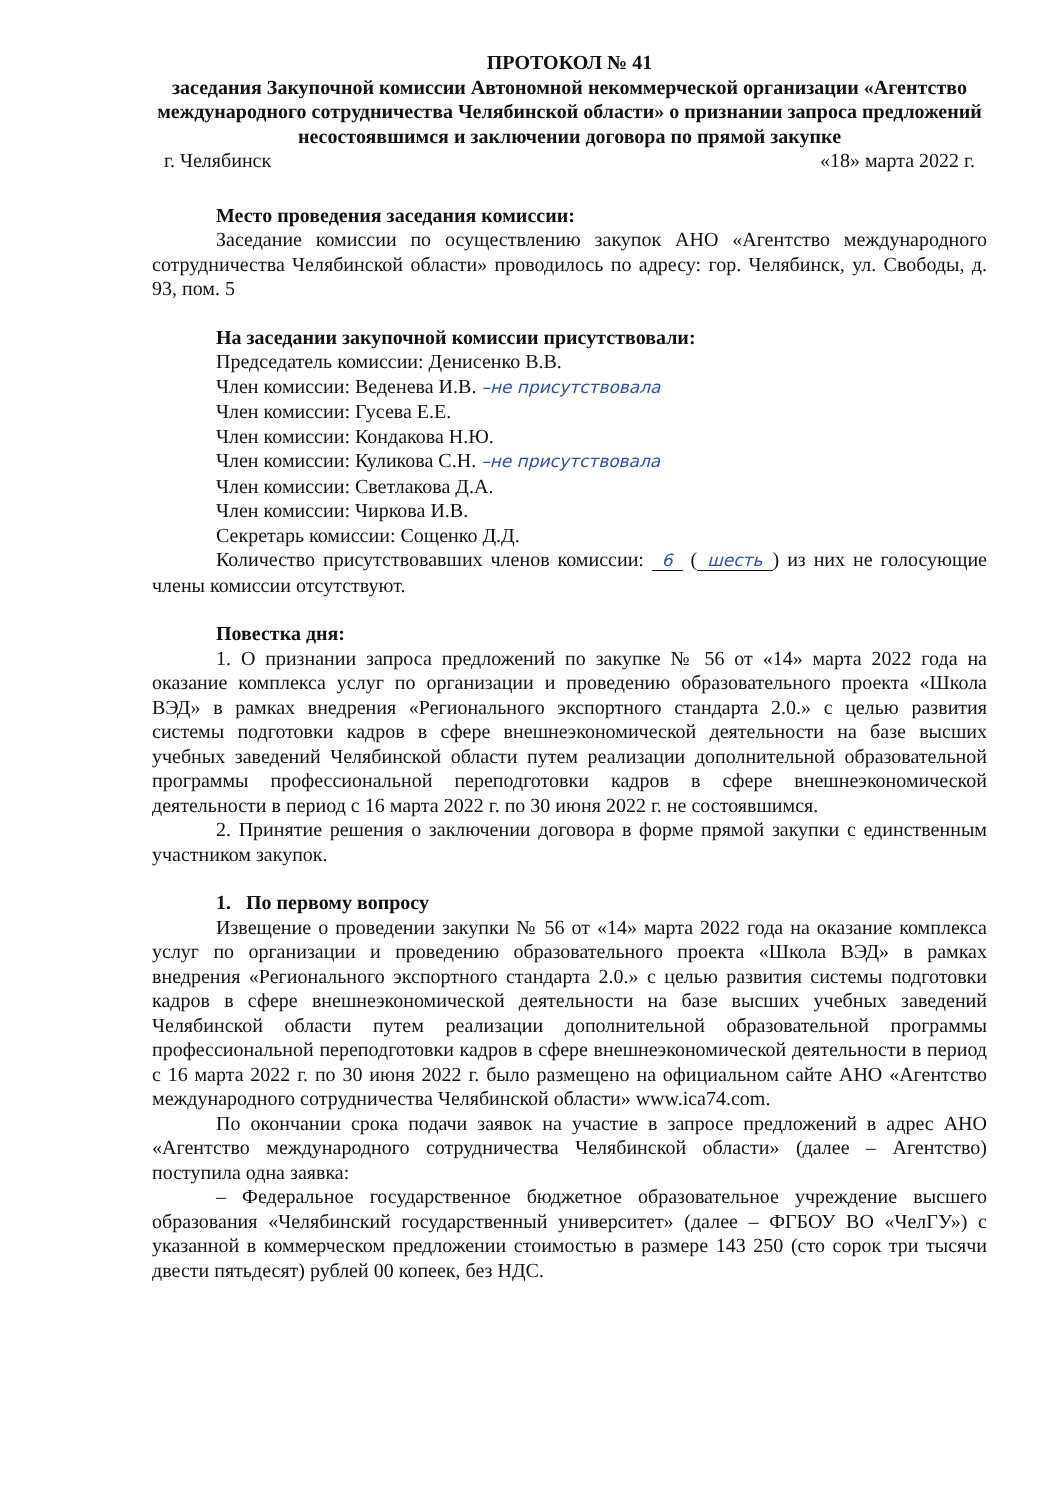ПРОТОКОЛ № 41
заседания Закупочной комиссии Автономной некоммерческой организации «Агентство международного сотрудничества Челябинской области» о признании запроса предложений несостоявшимся и заключении договора по прямой закупке
г. Челябинск «18» марта 2022 г.
Место проведения заседания комиссии:
Заседание комиссии по осуществлению закупок АНО «Агентство международного сотрудничества Челябинской области» проводилось по адресу: гор. Челябинск, ул. Свободы, д. 93, пом. 5
На заседании закупочной комиссии присутствовали:
Председатель комиссии: Денисенко В.В.
Член комиссии: Веденева И.В. –не присутствовала
Член комиссии: Гусева Е.Е.
Член комиссии: Кондакова Н.Ю.
Член комиссии: Куликова С.Н. –не присутствовала
Член комиссии: Светлакова Д.А.
Член комиссии: Чиркова И.В.
Секретарь комиссии: Сощенко Д.Д.
Количество присутствовавших членов комиссии: 6 (шесть) из них не голосующие члены комиссии отсутствуют.
Повестка дня:
1. О признании запроса предложений по закупке № 56 от «14» марта 2022 года на оказание комплекса услуг по организации и проведению образовательного проекта «Школа ВЭД» в рамках внедрения «Регионального экспортного стандарта 2.0.» с целью развития системы подготовки кадров в сфере внешнеэкономической деятельности на базе высших учебных заведений Челябинской области путем реализации дополнительной образовательной программы профессиональной переподготовки кадров в сфере внешнеэкономической деятельности в период с 16 марта 2022 г. по 30 июня 2022 г. не состоявшимся.
2. Принятие решения о заключении договора в форме прямой закупки с единственным участником закупок.
1. По первому вопросу
Извещение о проведении закупки № 56 от «14» марта 2022 года на оказание комплекса услуг по организации и проведению образовательного проекта «Школа ВЭД» в рамках внедрения «Регионального экспортного стандарта 2.0.» с целью развития системы подготовки кадров в сфере внешнеэкономической деятельности на базе высших учебных заведений Челябинской области путем реализации дополнительной образовательной программы профессиональной переподготовки кадров в сфере внешнеэкономической деятельности в период с 16 марта 2022 г. по 30 июня 2022 г. было размещено на официальном сайте АНО «Агентство международного сотрудничества Челябинской области» www.ica74.com.
По окончании срока подачи заявок на участие в запросе предложений в адрес АНО «Агентство международного сотрудничества Челябинской области» (далее – Агентство) поступила одна заявка:
– Федеральное государственное бюджетное образовательное учреждение высшего образования «Челябинский государственный университет» (далее – ФГБОУ ВО «ЧелГУ») с указанной в коммерческом предложении стоимостью в размере 143 250 (сто сорок три тысячи двести пятьдесят) рублей 00 копеек, без НДС.